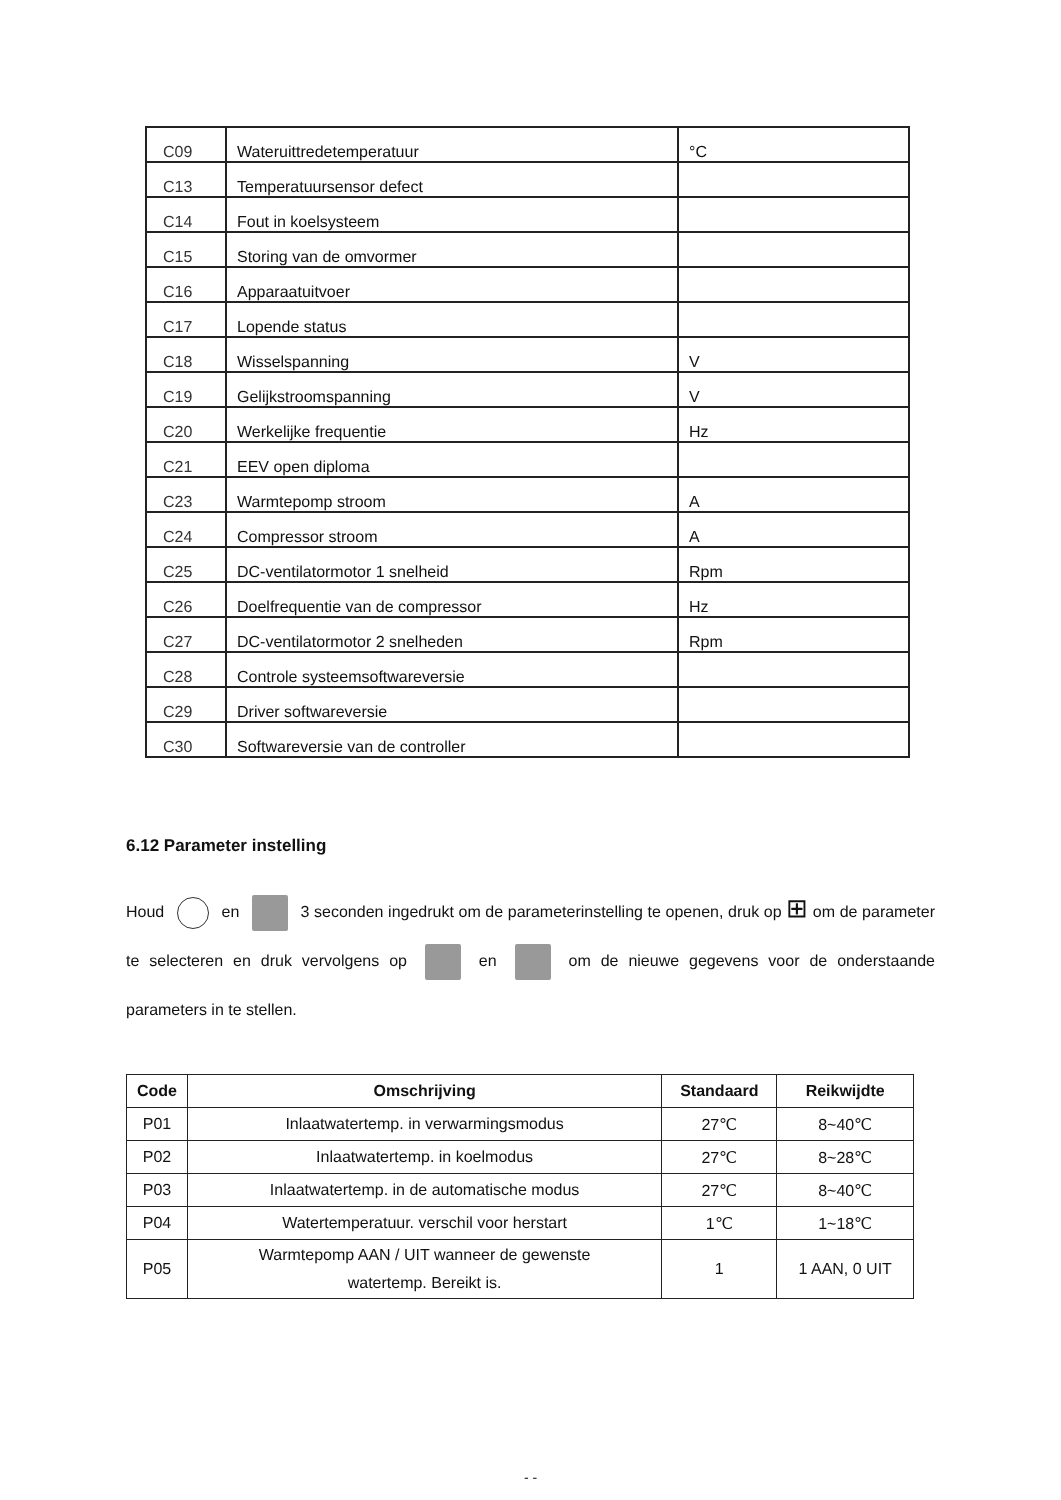| C09 | Wateruittredetemperatuur | °C |
| C13 | Temperatuursensor defect | |
| C14 | Fout in koelsysteem | |
| C15 | Storing van de omvormer | |
| C16 | Apparaatuitvoer | |
| C17 | Lopende status | |
| C18 | Wisselspanning | V |
| C19 | Gelijkstroomspanning | V |
| C20 | Werkelijke frequentie | Hz |
| C21 | EEV open diploma | |
| C23 | Warmtepomp stroom | A |
| C24 | Compressor stroom | A |
| C25 | DC-ventilatormotor 1 snelheid | Rpm |
| C26 | Doelfrequentie van de compressor | Hz |
| C27 | DC-ventilatormotor 2 snelheden | Rpm |
| C28 | Controle systeemsoftwareversie | |
| C29 | Driver softwareversie | |
| C30 | Softwareversie van de controller | |
6.12 Parameter instelling
Houd en 3 seconden ingedrukt om de parameterinstelling te openen, druk op ⊞ om de parameter te selecteren en druk vervolgens op en om de nieuwe gegevens voor de onderstaande parameters in te stellen.
| Code | Omschrijving | Standaard | Reikwijdte |
| --- | --- | --- | --- |
| P01 | Inlaatwatertemp. in verwarmingsmodus | 27℃ | 8~40℃ |
| P02 | Inlaatwatertemp. in koelmodus | 27℃ | 8~28℃ |
| P03 | Inlaatwatertemp. in de automatische modus | 27℃ | 8~40℃ |
| P04 | Watertemperatuur. verschil voor herstart | 1℃ | 1~18℃ |
| P05 | Warmtepomp AAN / UIT wanneer de gewenste watertemp. Bereikt is. | 1 | 1 AAN, 0 UIT |
- -